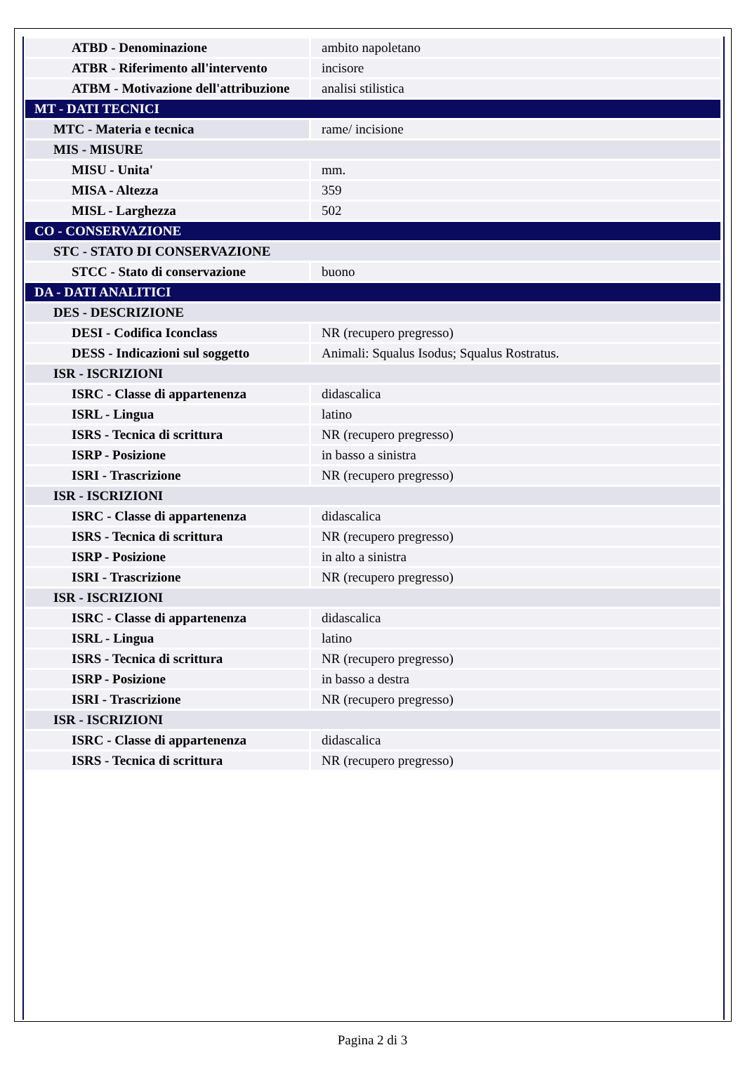| ATBD - Denominazione | ambito napoletano |
| ATBR - Riferimento all'intervento | incisore |
| ATBM - Motivazione dell'attribuzione | analisi stilistica |
| MT - DATI TECNICI | |
| MTC - Materia e tecnica | rame/ incisione |
| MIS - MISURE | |
| MISU - Unita' | mm. |
| MISA - Altezza | 359 |
| MISL - Larghezza | 502 |
| CO - CONSERVAZIONE | |
| STC - STATO DI CONSERVAZIONE | |
| STCC - Stato di conservazione | buono |
| DA - DATI ANALITICI | |
| DES - DESCRIZIONE | |
| DESI - Codifica Iconclass | NR (recupero pregresso) |
| DESS - Indicazioni sul soggetto | Animali: Squalus Isodus; Squalus Rostratus. |
| ISR - ISCRIZIONI | |
| ISRC - Classe di appartenenza | didascalica |
| ISRL - Lingua | latino |
| ISRS - Tecnica di scrittura | NR (recupero pregresso) |
| ISRP - Posizione | in basso a sinistra |
| ISRI - Trascrizione | NR (recupero pregresso) |
| ISR - ISCRIZIONI | |
| ISRC - Classe di appartenenza | didascalica |
| ISRS - Tecnica di scrittura | NR (recupero pregresso) |
| ISRP - Posizione | in alto a sinistra |
| ISRI - Trascrizione | NR (recupero pregresso) |
| ISR - ISCRIZIONI | |
| ISRC - Classe di appartenenza | didascalica |
| ISRL - Lingua | latino |
| ISRS - Tecnica di scrittura | NR (recupero pregresso) |
| ISRP - Posizione | in basso a destra |
| ISRI - Trascrizione | NR (recupero pregresso) |
| ISR - ISCRIZIONI | |
| ISRC - Classe di appartenenza | didascalica |
| ISRS - Tecnica di scrittura | NR (recupero pregresso) |
Pagina 2 di 3